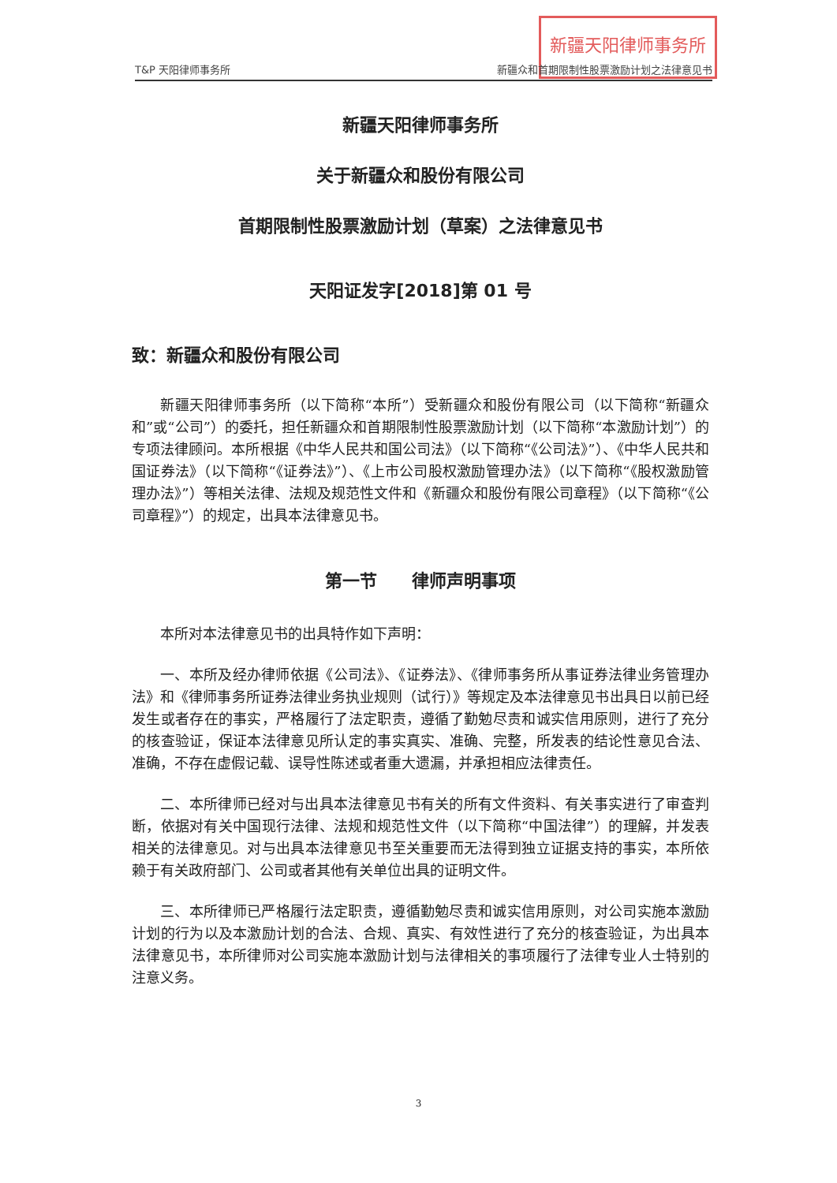新疆天阳律师事务所
T&P 天阳律师事务所 新疆众和首期限制性股票激励计划之法律意见书
新疆天阳律师事务所
关于新疆众和股份有限公司
首期限制性股票激励计划（草案）之法律意见书
天阳证发字[2018]第 01 号
致：新疆众和股份有限公司
新疆天阳律师事务所（以下简称“本所”）受新疆众和股份有限公司（以下简称“新疆众和”或“公司”）的委托，担任新疆众和首期限制性股票激励计划（以下简称“本激励计划”）的专项法律顾问。本所根据《中华人民共和国公司法》（以下简称“《公司法》”）、《中华人民共和国证券法》（以下简称“《证券法》”）、《上市公司股权激励管理办法》（以下简称“《股权激励管理办法》”）等相关法律、法规及规范性文件和《新疆众和股份有限公司章程》（以下简称“《公司章程》”）的规定，出具本法律意见书。
第一节　　律师声明事项
本所对本法律意见书的出具特作如下声明：
一、本所及经办律师依据《公司法》、《证券法》、《律师事务所从事证券法律业务管理办法》和《律师事务所证券法律业务执业规则（试行）》等规定及本法律意见书出具日以前已经发生或者存在的事实，严格履行了法定职责，遵循了勤勉尽责和诚实信用原则，进行了充分的核查验证，保证本法律意见所认定的事实真实、准确、完整，所发表的结论性意见合法、准确，不存在虚假记载、误导性陈述或者重大遗漏，并承担相应法律责任。
二、本所律师已经对与出具本法律意见书有关的所有文件资料、有关事实进行了审查判断，依据对有关中国现行法律、法规和规范性文件（以下简称“中国法律”）的理解，并发表相关的法律意见。对与出具本法律意见书至关重要而无法得到独立证据支持的事实，本所依赖于有关政府部门、公司或者其他有关单位出具的证明文件。
三、本所律师已严格履行法定职责，遵循勤勉尽责和诚实信用原则，对公司实施本激励计划的行为以及本激励计划的合法、合规、真实、有效性进行了充分的核查验证，为出具本法律意见书，本所律师对公司实施本激励计划与法律相关的事项履行了法律专业人士特别的注意义务。
3